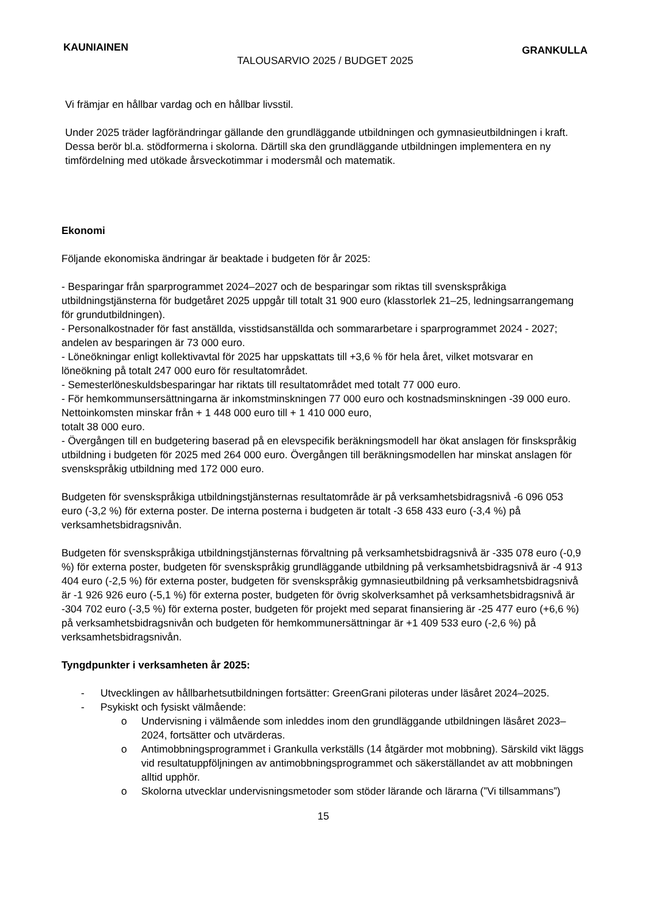KAUNIAINEN TALOUSARVIO 2025 / BUDGET 2025 GRANKULLA
Vi främjar en hållbar vardag och en hållbar livsstil.
Under 2025 träder lagförändringar gällande den grundläggande utbildningen och gymnasieutbildningen i kraft. Dessa berör bl.a. stödformerna i skolorna. Därtill ska den grundläggande utbildningen implementera en ny timfördelning med utökade årsveckotimmar i modersmål och matematik.
Ekonomi
Följande ekonomiska ändringar är beaktade i budgeten för år 2025:
- Besparingar från sparprogrammet 2024–2027 och de besparingar som riktas till svenskspråkiga utbildningstjänsterna för budgetåret 2025 uppgår till totalt 31 900 euro (klasstorlek 21–25, ledningsarrangemang för grundutbildningen).
- Personalkostnader för fast anställda, visstidsanställda och sommararbetare i sparprogrammet 2024 - 2027; andelen av besparingen är 73 000 euro.
- Löneökningar enligt kollektivavtal för 2025 har uppskattats till +3,6 % för hela året, vilket motsvarar en löneökning på totalt 247 000 euro för resultatområdet.
- Semesterlöneskuldsbesparingar har riktats till resultatområdet med totalt 77 000 euro.
- För hemkommunsersättningarna är inkomstminskningen 77 000 euro och kostnadsminskningen -39 000 euro. Nettoinkomsten minskar från + 1 448 000 euro till + 1 410 000 euro,
totalt 38 000 euro.
- Övergången till en budgetering baserad på en elevspecifik beräkningsmodell har ökat anslagen för finskspråkig utbildning i budgeten för 2025 med 264 000 euro. Övergången till beräkningsmodellen har minskat anslagen för svenskspråkig utbildning med 172 000 euro.
Budgeten för svenskspråkiga utbildningstjänsternas resultatområde är på verksamhetsbidragsnivå -6 096 053 euro (-3,2 %) för externa poster. De interna posterna i budgeten är totalt -3 658 433 euro (-3,4 %) på verksamhetsbidragsnivån.
Budgeten för svenskspråkiga utbildningstjänsternas förvaltning på verksamhetsbidragsnivå är -335 078 euro (-0,9 %) för externa poster, budgeten för svenskspråkig grundläggande utbildning på verksamhetsbidragsnivå är -4 913 404 euro (-2,5 %) för externa poster, budgeten för svenskspråkig gymnasieutbildning på verksamhetsbidragsnivå är -1 926 926 euro (-5,1 %) för externa poster, budgeten för övrig skolverksamhet på verksamhetsbidragsnivå är -304 702 euro (-3,5 %) för externa poster, budgeten för projekt med separat finansiering är -25 477 euro (+6,6 %) på verksamhetsbidragsnivån och budgeten för hemkommunersättningar är +1 409 533 euro (-2,6 %) på verksamhetsbidragsnivån.
Tyngdpunkter i verksamheten år 2025:
- Utvecklingen av hållbarhetsutbildningen fortsätter: GreenGrani piloteras under läsåret 2024–2025.
- Psykiskt och fysiskt välmående:
o Undervisning i välmående som inleddes inom den grundläggande utbildningen läsåret 2023–2024, fortsätter och utvärderas.
o Antimobbningsprogrammet i Grankulla verkställs (14 åtgärder mot mobbning). Särskild vikt läggs vid resultatuppföljningen av antimobbningsprogrammet och säkerställandet av att mobbningen alltid upphör.
o Skolorna utvecklar undervisningsmetoder som stöder lärande och lärarna (”Vi tillsammans”)
15